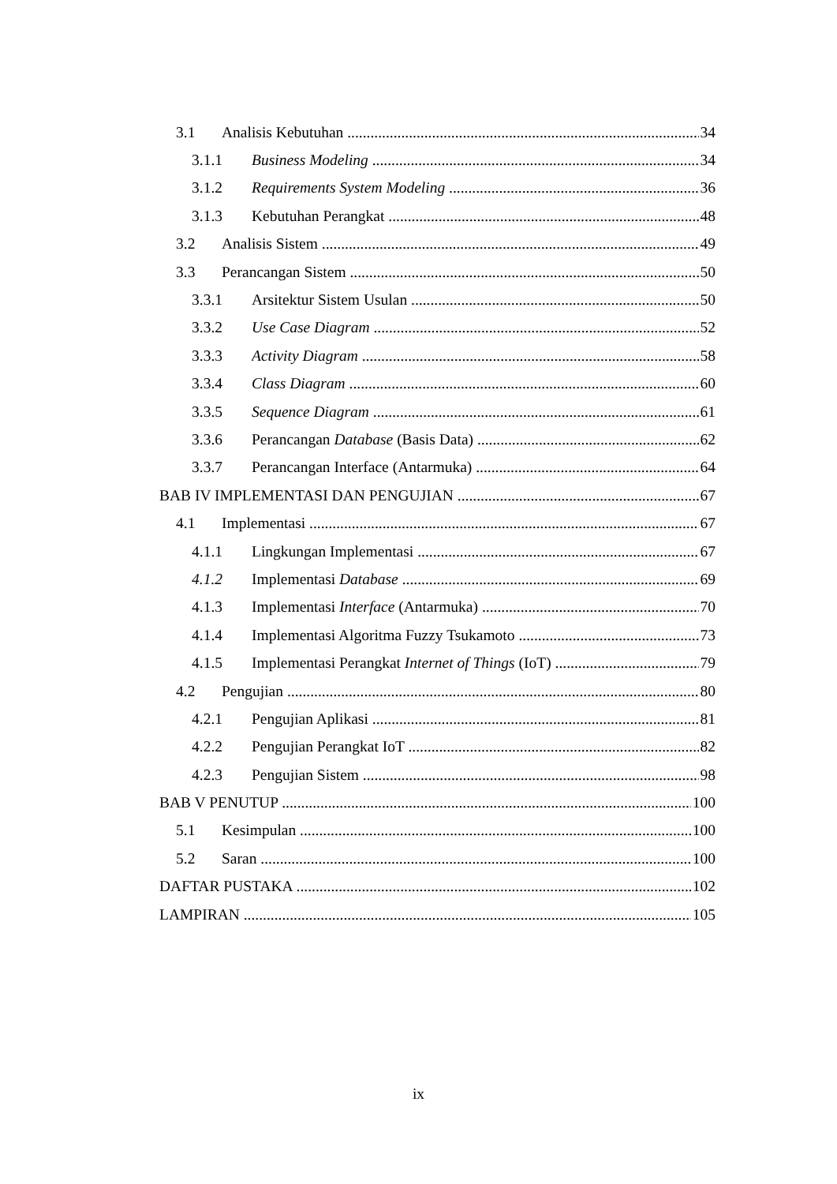3.1 Analisis Kebutuhan 34
3.1.1 Business Modeling 34
3.1.2 Requirements System Modeling 36
3.1.3 Kebutuhan Perangkat 48
3.2 Analisis Sistem 49
3.3 Perancangan Sistem 50
3.3.1 Arsitektur Sistem Usulan 50
3.3.2 Use Case Diagram 52
3.3.3 Activity Diagram 58
3.3.4 Class Diagram 60
3.3.5 Sequence Diagram 61
3.3.6 Perancangan Database (Basis Data) 62
3.3.7 Perancangan Interface (Antarmuka) 64
BAB IV IMPLEMENTASI DAN PENGUJIAN 67
4.1 Implementasi 67
4.1.1 Lingkungan Implementasi 67
4.1.2 Implementasi Database 69
4.1.3 Implementasi Interface (Antarmuka) 70
4.1.4 Implementasi Algoritma Fuzzy Tsukamoto 73
4.1.5 Implementasi Perangkat Internet of Things (IoT) 79
4.2 Pengujian 80
4.2.1 Pengujian Aplikasi 81
4.2.2 Pengujian Perangkat IoT 82
4.2.3 Pengujian Sistem 98
BAB V PENUTUP 100
5.1 Kesimpulan 100
5.2 Saran 100
DAFTAR PUSTAKA 102
LAMPIRAN 105
ix